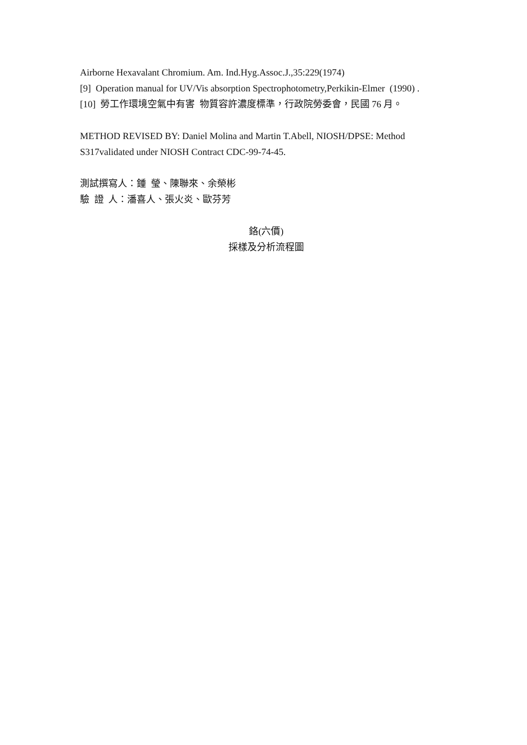Airborne Hexavalant Chromium. Am. Ind.Hyg.Assoc.J.,35:229(1974)
[9] Operation manual for UV/Vis absorption Spectrophotometry,Perkikin-Elmer (1990) .
[10] 勞工作環境空氣中有害 物質容許濃度標準，行政院勞委會，民國 76 月。
METHOD REVISED BY: Daniel Molina and Martin T.Abell, NIOSH/DPSE: Method S317validated under NIOSH Contract CDC-99-74-45.
測試撰寫人：鍾 瑩、陳聯來、余榮彬
驗 證 人：潘喜人、張火炎、歐芬芳
鉻(六價)
採樣及分析流程圖